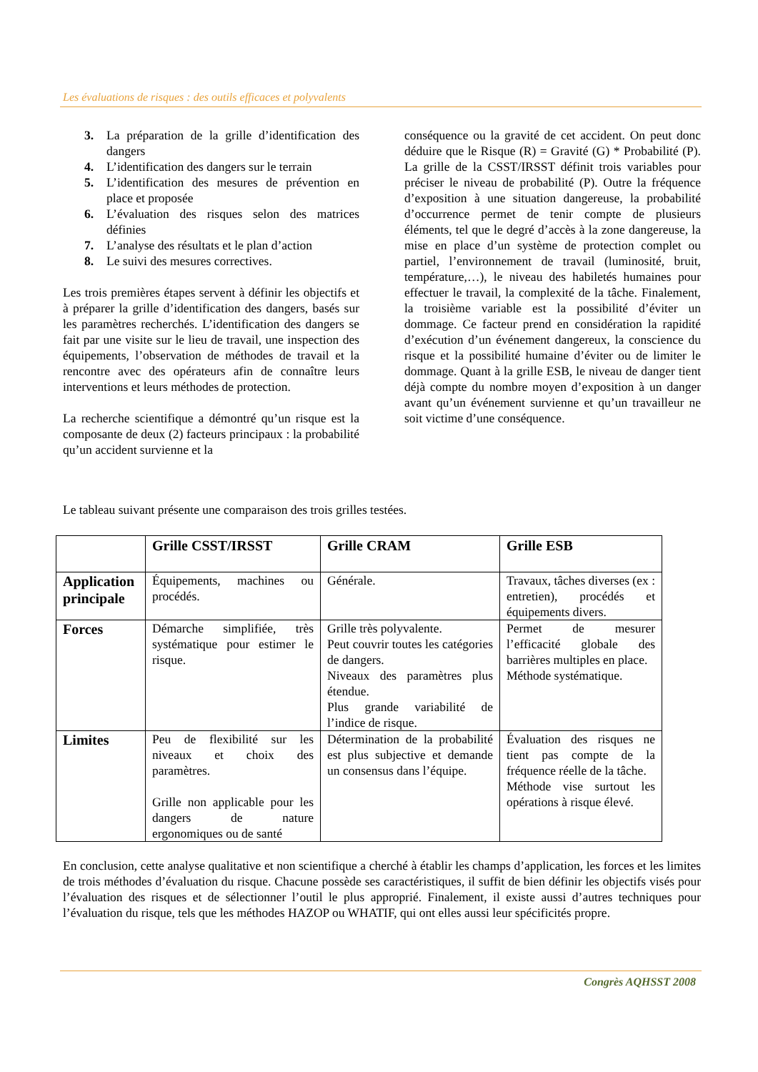Les évaluations de risques : des outils efficaces et polyvalents
3. La préparation de la grille d’identification des dangers
4. L’identification des dangers sur le terrain
5. L’identification des mesures de prévention en place et proposée
6. L’évaluation des risques selon des matrices définies
7. L’analyse des résultats et le plan d’action
8. Le suivi des mesures correctives.
Les trois premières étapes servent à définir les objectifs et à préparer la grille d’identification des dangers, basés sur les paramètres recherchés. L’identification des dangers se fait par une visite sur le lieu de travail, une inspection des équipements, l’observation de méthodes de travail et la rencontre avec des opérateurs afin de connaître leurs interventions et leurs méthodes de protection.
La recherche scientifique a démontré qu’un risque est la composante de deux (2) facteurs principaux : la probabilité qu’un accident survienne et la
conséquence ou la gravité de cet accident. On peut donc déduire que le Risque (R) = Gravité (G) * Probabilité (P). La grille de la CSST/IRSST définit trois variables pour préciser le niveau de probabilité (P). Outre la fréquence d’exposition à une situation dangereuse, la probabilité d’occurrence permet de tenir compte de plusieurs éléments, tel que le degré d’accès à la zone dangereuse, la mise en place d’un système de protection complet ou partiel, l’environnement de travail (luminosité, bruit, température,…), le niveau des habiletés humaines pour effectuer le travail, la complexité de la tâche. Finalement, la troisième variable est la possibilité d’éviter un dommage. Ce facteur prend en considération la rapidité d’exécution d’un événement dangereux, la conscience du risque et la possibilité humaine d’éviter ou de limiter le dommage. Quant à la grille ESB, le niveau de danger tient déjà compte du nombre moyen d’exposition à un danger avant qu’un événement survienne et qu’un travailleur ne soit victime d’une conséquence.
Le tableau suivant présente une comparaison des trois grilles testées.
| | Grille CSST/IRSST | Grille CRAM | Grille ESB |
| --- | --- | --- | --- |
| Application principale | Équipements, machines ou procédés. | Générale. | Travaux, tâches diverses (ex : entretien), procédés et équipements divers. |
| Forces | Démarche simplifiée, très systématique pour estimer le risque. | Grille très polyvalente. Peut couvrir toutes les catégories de dangers. Niveaux des paramètres plus étendue. Plus grande variabilité de l’indice de risque. | Permet de mesurer l’efficacité globale des barrières multiples en place. Méthode systématique. |
| Limites | Peu de flexibilité sur les niveaux et choix des paramètres. Grille non applicable pour les dangers de nature ergonomiques ou de santé | Détermination de la probabilité est plus subjective et demande un consensus dans l’équipe. | Évaluation des risques ne tient pas compte de la fréquence réelle de la tâche. Méthode vise surtout les opérations à risque élevé. |
En conclusion, cette analyse qualitative et non scientifique a cherché à établir les champs d’application, les forces et les limites de trois méthodes d’évaluation du risque. Chacune possède ses caractéristiques, il suffit de bien définir les objectifs visés pour l’évaluation des risques et de sélectionner l’outil le plus approprié. Finalement, il existe aussi d’autres techniques pour l’évaluation du risque, tels que les méthodes HAZOP ou WHATIF, qui ont elles aussi leur spécificités propre.
Congrès AQHSST 2008